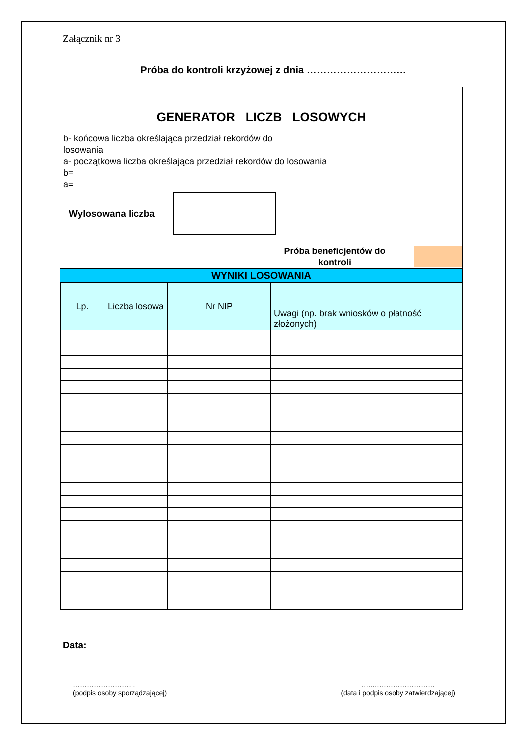Załącznik nr 3
Próba do kontroli krzyżowej z dnia …………………………
GENERATOR LICZB LOSOWYCH
b- końcowa liczba określająca przedział rekordów do losowania
a- początkowa liczba określająca przedział rekordów do losowania
b=
a=
Wylosowana liczba
Próba beneficjentów do kontroli
WYNIKI LOSOWANIA
| Lp. | Liczba losowa | Nr NIP | Uwagi (np. brak wniosków o płatność złożonych) |
| --- | --- | --- | --- |
Data:
………………………
(podpis osoby sporządzającej)
…..………………………
(data i podpis osoby zatwierdzającej)